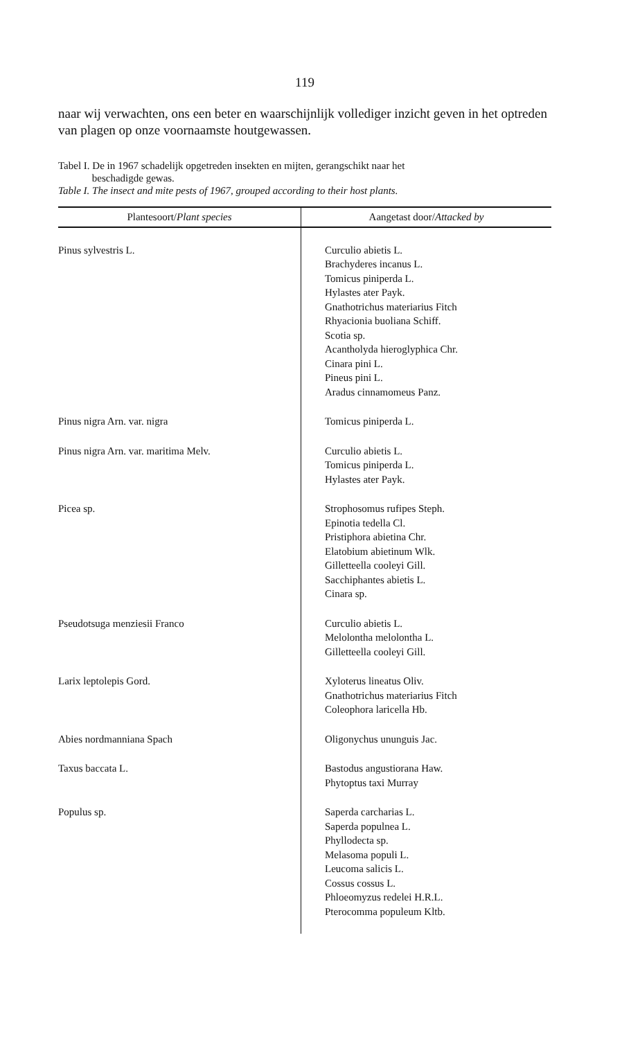119
naar wij verwachten, ons een beter en waarschijnlijk vollediger inzicht geven in het optreden van plagen op onze voornaamste houtgewassen.
Tabel I. De in 1967 schadelijk opgetreden insekten en mijten, gerangschikt naar het
beschadigde gewas.
Table I. The insect and mite pests of 1967, grouped according to their host plants.
| Plantesoort/ Plant species | Aangetast door/ Attacked by |
| --- | --- |
| Pinus sylvestris L. | Curculio abietis L. Brachyderes incanus L. Tomicus piniperda L. Hylastes ater Payk. Gnathotrichus materiarius Fitch Rhyacionia buoliana Schiff. Scotia sp. Acantholyda hieroglyphica Chr. Cinara pini L. Pineus pini L. Aradus cinnamomeus Panz. |
| Pinus nigra Arn. var. nigra | Tomicus piniperda L. |
| Pinus nigra Arn. var. maritima Melv. | Curculio abietis L. Tomicus piniperda L. Hylastes ater Payk. |
| Picea sp. | Strophosomus rufipes Steph. Epinotia tedella Cl. Pristiphora abietina Chr. Elatobium abietinum Wlk. Gilletteella cooleyi Gill. Sacchiphantes abietis L. Cinara sp. |
| Pseudotsuga menziesii Franco | Curculio abietis L. Melolontha melolontha L. Gilletteella cooleyi Gill. |
| Larix leptolepis Gord. | Xyloterus lineatus Oliv. Gnathotrichus materiarius Fitch Coleophora laricella Hb. |
| Abies nordmanniana Spach | Oligonychus ununguis Jac. |
| Taxus baccata L. | Bastodus angustiorana Haw. Phytoptus taxi Murray |
| Populus sp. | Saperda carcharias L. Saperda populnea L. Phyllodecta sp. Melasoma populi L. Leucoma salicis L. Cossus cossus L. Phloeomyzus redelei H.R.L. Pterocomma populeum Kltb. |